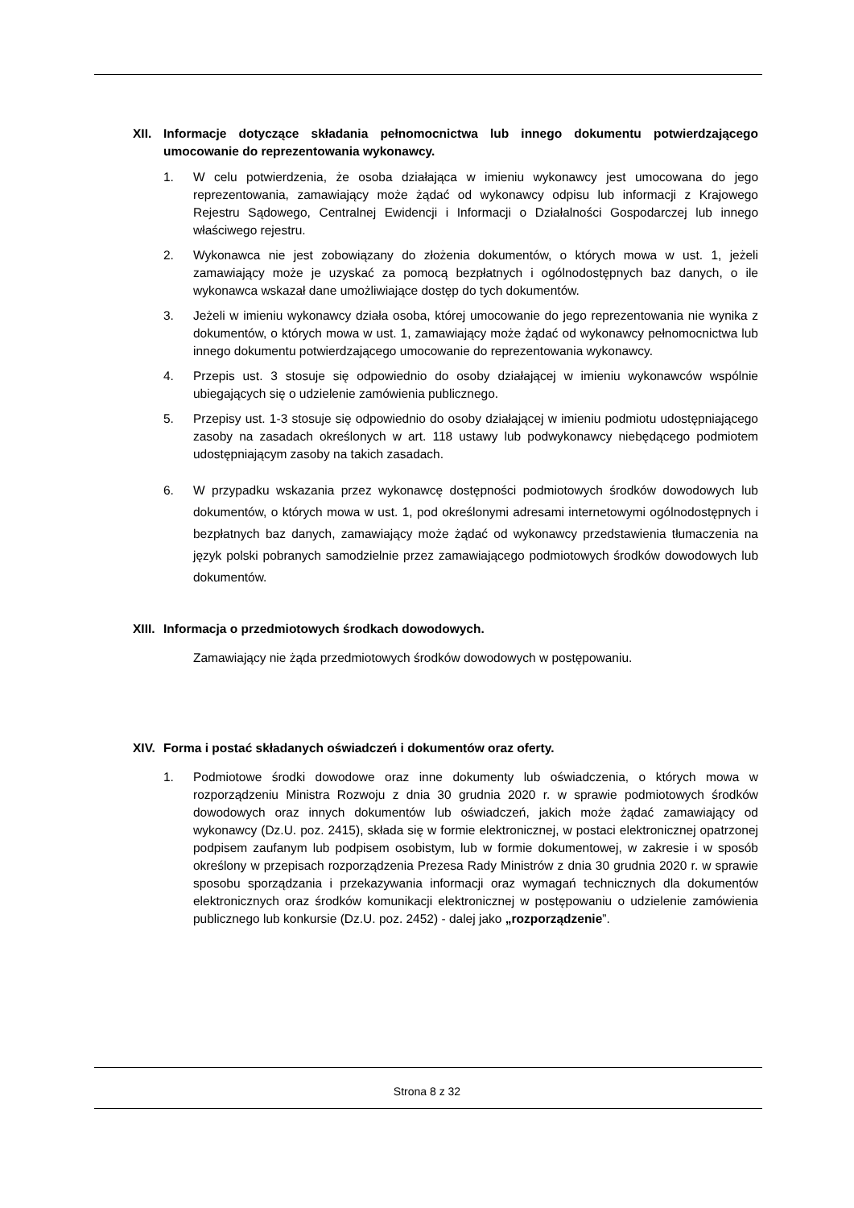XII. Informacje dotyczące składania pełnomocnictwa lub innego dokumentu potwierdzającego umocowanie do reprezentowania wykonawcy.
1. W celu potwierdzenia, że osoba działająca w imieniu wykonawcy jest umocowana do jego reprezentowania, zamawiający może żądać od wykonawcy odpisu lub informacji z Krajowego Rejestru Sądowego, Centralnej Ewidencji i Informacji o Działalności Gospodarczej lub innego właściwego rejestru.
2. Wykonawca nie jest zobowiązany do złożenia dokumentów, o których mowa w ust. 1, jeżeli zamawiający może je uzyskać za pomocą bezpłatnych i ogólnodostępnych baz danych, o ile wykonawca wskazał dane umożliwiające dostęp do tych dokumentów.
3. Jeżeli w imieniu wykonawcy działa osoba, której umocowanie do jego reprezentowania nie wynika z dokumentów, o których mowa w ust. 1, zamawiający może żądać od wykonawcy pełnomocnictwa lub innego dokumentu potwierdzającego umocowanie do reprezentowania wykonawcy.
4. Przepis ust. 3 stosuje się odpowiednio do osoby działającej w imieniu wykonawców wspólnie ubiegających się o udzielenie zamówienia publicznego.
5. Przepisy ust. 1-3 stosuje się odpowiednio do osoby działającej w imieniu podmiotu udostępniającego zasoby na zasadach określonych w art. 118 ustawy lub podwykonawcy niebędącego podmiotem udostępniającym zasoby na takich zasadach.
6. W przypadku wskazania przez wykonawcę dostępności podmiotowych środków dowodowych lub dokumentów, o których mowa w ust. 1, pod określonymi adresami internetowymi ogólnodostępnych i bezpłatnych baz danych, zamawiający może żądać od wykonawcy przedstawienia tłumaczenia na język polski pobranych samodzielnie przez zamawiającego podmiotowych środków dowodowych lub dokumentów.
XIII. Informacja o przedmiotowych środkach dowodowych.
Zamawiający nie żąda przedmiotowych środków dowodowych w postępowaniu.
XIV. Forma i postać składanych oświadczeń i dokumentów oraz oferty.
1. Podmiotowe środki dowodowe oraz inne dokumenty lub oświadczenia, o których mowa w rozporządzeniu Ministra Rozwoju z dnia 30 grudnia 2020 r. w sprawie podmiotowych środków dowodowych oraz innych dokumentów lub oświadczeń, jakich może żądać zamawiający od wykonawcy (Dz.U. poz. 2415), składa się w formie elektronicznej, w postaci elektronicznej opatrzonej podpisem zaufanym lub podpisem osobistym, lub w formie dokumentowej, w zakresie i w sposób określony w przepisach rozporządzenia Prezesa Rady Ministrów z dnia 30 grudnia 2020 r. w sprawie sposobu sporządzania i przekazywania informacji oraz wymagań technicznych dla dokumentów elektronicznych oraz środków komunikacji elektronicznej w postępowaniu o udzielenie zamówienia publicznego lub konkursie (Dz.U. poz. 2452) - dalej jako „rozporządzenie”.
Strona 8 z 32